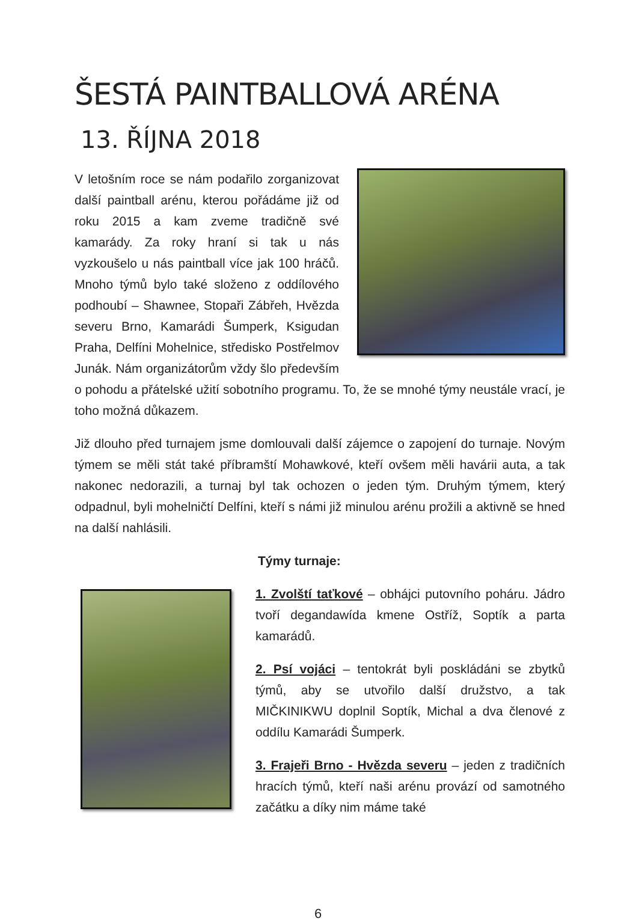ŠESTÁ PAINTBALLOVÁ ARÉNA
13. ŘÍJNA 2018
V letošním roce se nám podařilo zorganizovat další paintball arénu, kterou pořádáme již od roku 2015 a kam zveme tradičně své kamarády. Za roky hraní si tak u nás vyzkoušelo u nás paintball více jak 100 hráčů. Mnoho týmů bylo také složeno z oddílového podhoubí – Shawnee, Stopaři Zábřeh, Hvězda severu Brno, Kamarádi Šumperk, Ksigudan Praha, Delfíni Mohelnice, středisko Postřelmov Junák. Nám organizátorům vždy šlo především o pohodu a přátelské užití sobotního programu. To, že se mnohé týmy neustále vrací, je toho možná důkazem.
Již dlouho před turnajem jsme domlouvali další zájemce o zapojení do turnaje. Novým týmem se měli stát také příbramští Mohawkové, kteří ovšem měli havárii auta, a tak nakonec nedorazili, a turnaj byl tak ochozen o jeden tým. Druhým týmem, který odpadnul, byli mohelničtí Delfíni, kteří s námi již minulou arénu prožili a aktivně se hned na další nahlásili.
Týmy turnaje:
1. Zvolští taťkové – obhájci putovního poháru. Jádro tvoří degandawída kmene Ostříž, Soptík a parta kamarádů.
2. Psí vojáci – tentokrát byli poskládáni se zbytků týmů, aby se utvořilo další družstvo, a tak MIČKINIKWU doplnil Soptík, Michal a dva členové z oddílu Kamarádi Šumperk.
3. Frajeři Brno - Hvězda severu – jeden z tradičních hracích týmů, kteří naši arénu provází od samotného začátku a díky nim máme také
6